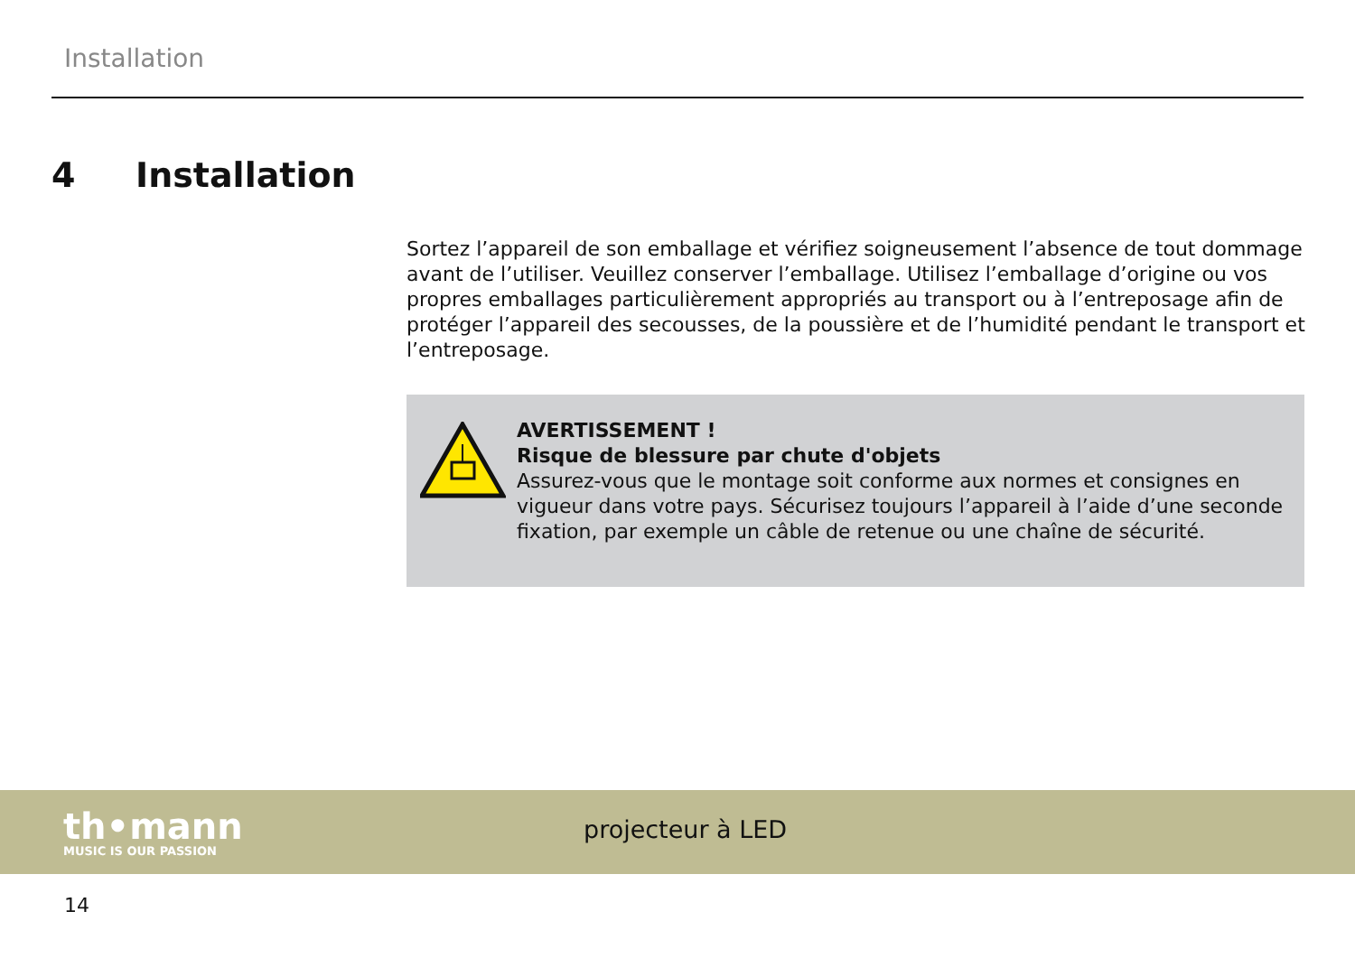Installation
4 Installation
Sortez l’appareil de son emballage et vérifiez soigneusement l’absence de tout dommage avant de l’utiliser. Veuillez conserver l’emballage. Utilisez l’emballage d’origine ou vos propres emballages particulièrement appropriés au transport ou à l’entreposage afin de protéger l’appareil des secousses, de la poussière et de l’humidité pendant le transport et l’entreposage.
AVERTISSEMENT !
Risque de blessure par chute d'objets
Assurez-vous que le montage soit conforme aux normes et consignes en vigueur dans votre pays. Sécurisez toujours l’appareil à l’aide d’une seconde fixation, par exemple un câble de retenue ou une chaîne de sécurité.
th•mann
MUSIC IS OUR PASSION
projecteur à LED
14